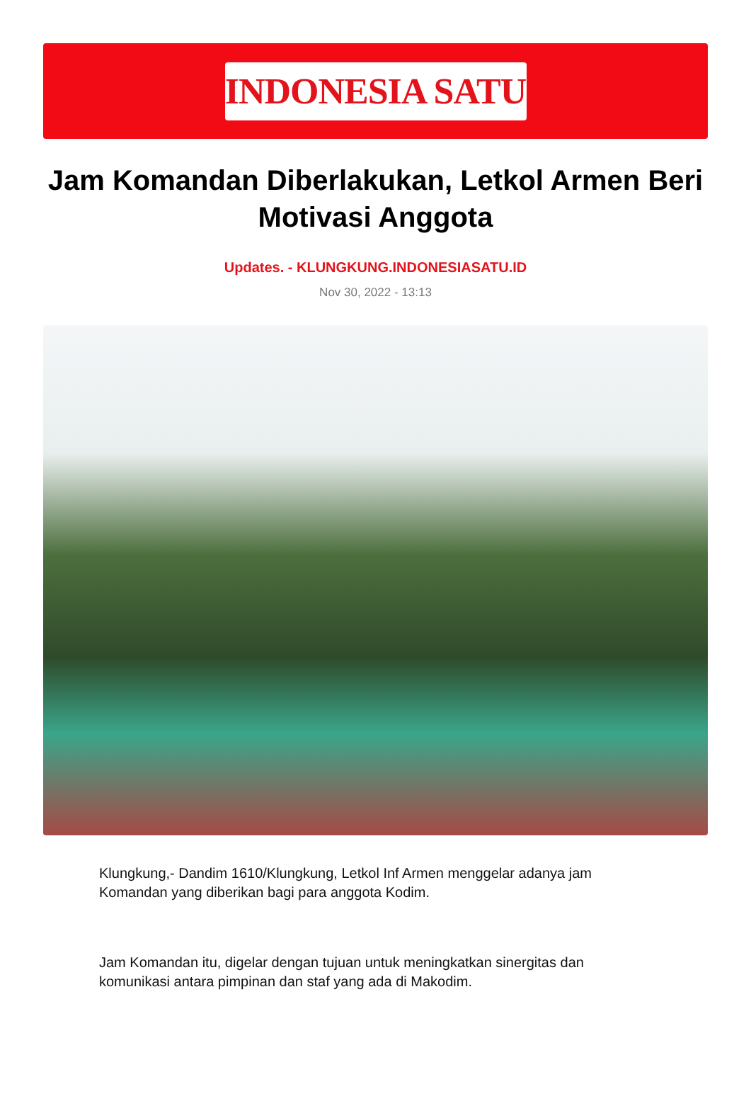INDONESIA SATU
Jam Komandan Diberlakukan, Letkol Armen Beri Motivasi Anggota
Updates. - KLUNGKUNG.INDONESIASATU.ID
Nov 30, 2022 - 13:13
Klungkung,- Dandim 1610/Klungkung, Letkol Inf Armen menggelar adanya jam Komandan yang diberikan bagi para anggota Kodim.
Jam Komandan itu, digelar dengan tujuan untuk meningkatkan sinergitas dan komunikasi antara pimpinan dan staf yang ada di Makodim.